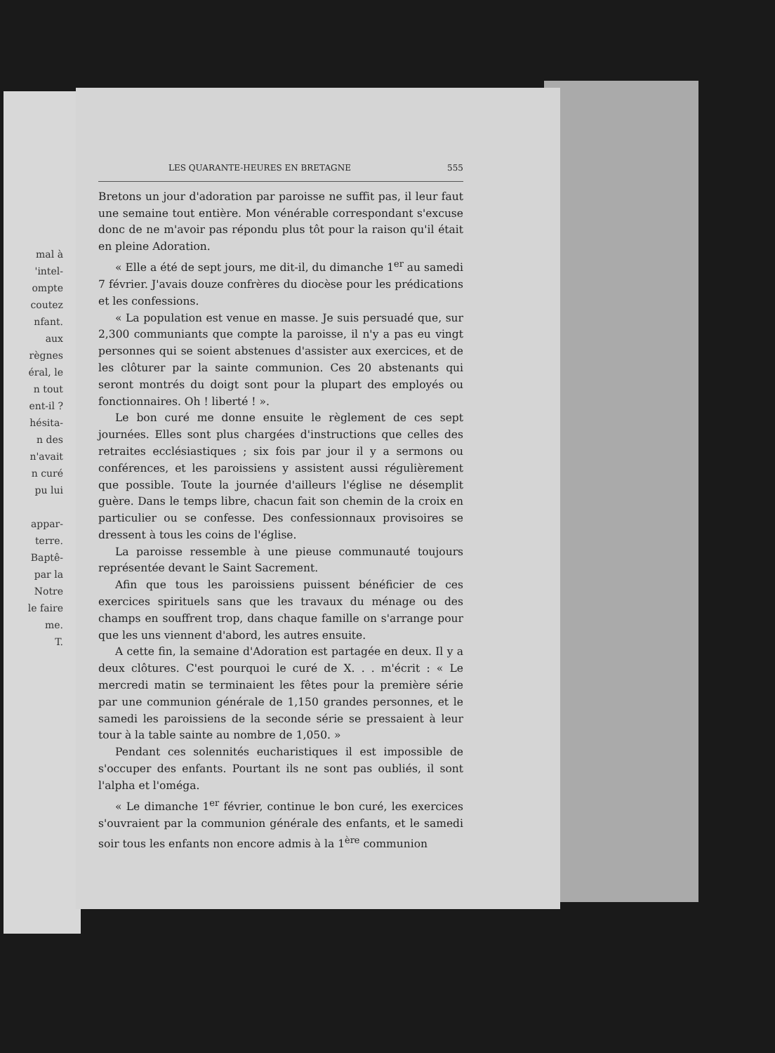mal à
'intel-
ompte
coutez
nfant.
aux
règnes
éral, le
n tout
ent-il ?
hésita-
n des
n'avait
n curé
pu lui
appar-
terre.
Baptê-
par la
Notre
le faire
me.
T.
LES QUARANTE-HEURES EN BRETAGNE 555
Bretons un jour d'adoration par paroisse ne suffit pas, il leur faut une semaine tout entière. Mon vénérable correspondant s'excuse donc de ne m'avoir pas répondu plus tôt pour la raison qu'il était en pleine Adoration.
« Elle a été de sept jours, me dit-il, du dimanche 1<sup>er</sup> au samedi 7 février. J'avais douze confrères du diocèse pour les prédications et les confessions.
« La population est venue en masse. Je suis persuadé que, sur 2,300 communiants que compte la paroisse, il n'y a pas eu vingt personnes qui se soient abstenues d'assister aux exercices, et de les clôturer par la sainte communion. Ces 20 abstenants qui seront montrés du doigt sont pour la plupart des employés ou fonctionnaires. Oh ! liberté ! ».
Le bon curé me donne ensuite le règlement de ces sept journées. Elles sont plus chargées d'instructions que celles des retraites ecclésiastiques ; six fois par jour il y a sermons ou conférences, et les paroissiens y assistent aussi régulièrement que possible. Toute la journée d'ailleurs l'église ne désemplit guère. Dans le temps libre, chacun fait son chemin de la croix en particulier ou se confesse. Des confessionnaux provisoires se dressent à tous les coins de l'église.
La paroisse ressemble à une pieuse communauté toujours représentée devant le Saint Sacrement.
Afin que tous les paroissiens puissent bénéficier de ces exercices spirituels sans que les travaux du ménage ou des champs en souffrent trop, dans chaque famille on s'arrange pour que les uns viennent d'abord, les autres ensuite.
A cette fin, la semaine d'Adoration est partagée en deux. Il y a deux clôtures. C'est pourquoi le curé de X. . . m'écrit : « Le mercredi matin se terminaient les fêtes pour la première série par une communion générale de 1,150 grandes personnes, et le samedi les paroissiens de la seconde série se pressaient à leur tour à la table sainte au nombre de 1,050. »
Pendant ces solennités eucharistiques il est impossible de s'occuper des enfants. Pourtant ils ne sont pas oubliés, il sont l'alpha et l'oméga.
« Le dimanche 1<sup>er</sup> février, continue le bon curé, les exercices s'ouvraient par la communion générale des enfants, et le samedi soir tous les enfants non encore admis à la 1<sup>ère</sup> communion